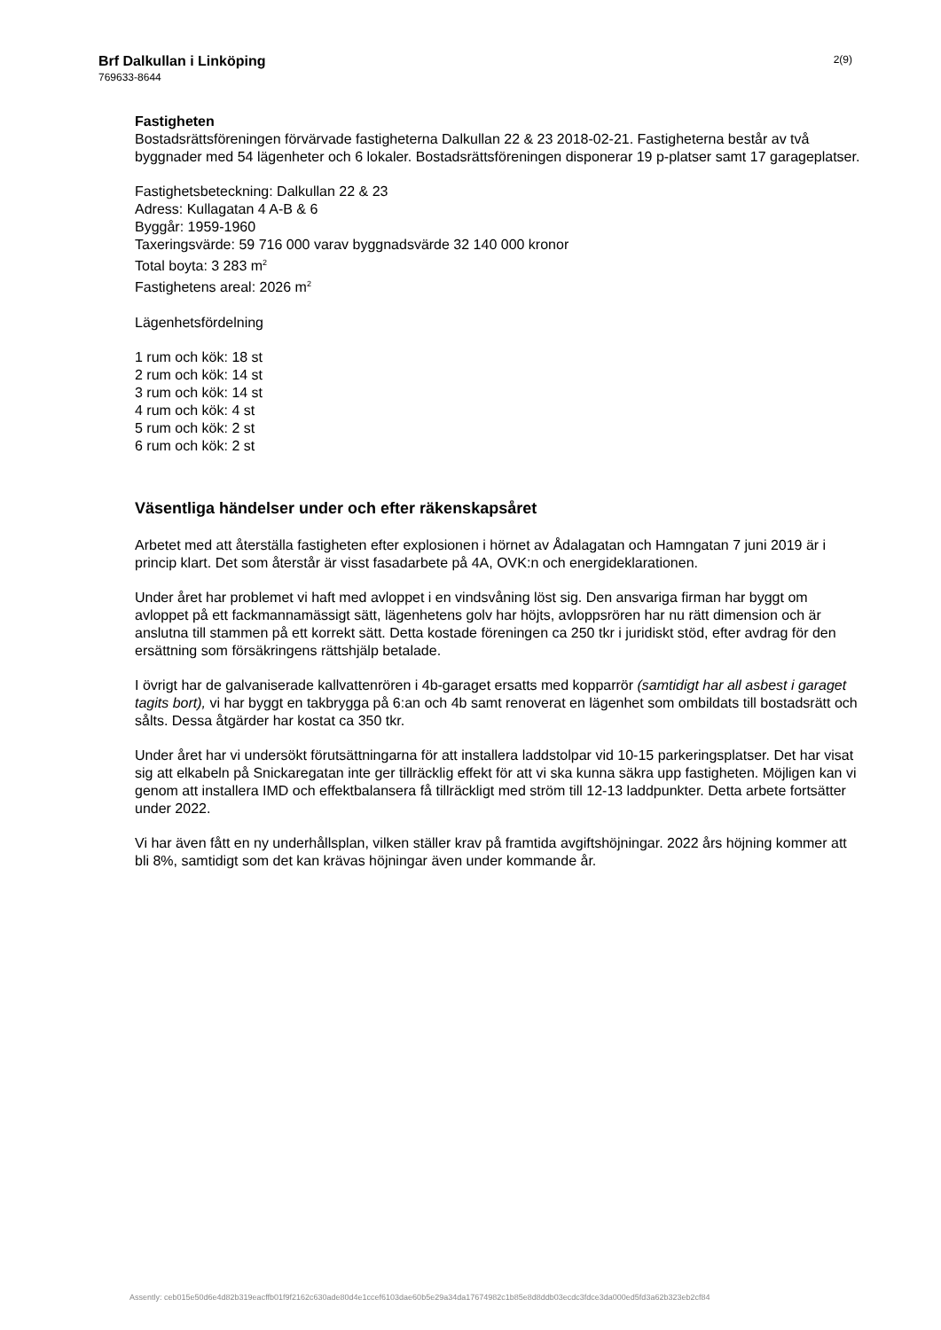Brf Dalkullan i Linköping
769633-8644
2(9)
Fastigheten
Bostadsrättsföreningen förvärvade fastigheterna Dalkullan 22 & 23 2018-02-21. Fastigheterna består av två byggnader med 54 lägenheter och 6 lokaler. Bostadsrättsföreningen disponerar 19 p-platser samt 17 garageplatser.
Fastighetsbeteckning: Dalkullan 22 & 23
Adress: Kullagatan 4 A-B & 6
Byggår: 1959-1960
Taxeringsvärde: 59 716 000 varav byggnadsvärde 32 140 000 kronor
Total boyta: 3 283 m<sup>2</sup>
Fastighetens areal: 2026 m<sup>2</sup>
Lägenhetsfördelning
1 rum och kök: 18 st
2 rum och kök: 14 st
3 rum och kök: 14 st
4 rum och kök: 4 st
5 rum och kök: 2 st
6 rum och kök: 2 st
Väsentliga händelser under och efter räkenskapsåret
Arbetet med att återställa fastigheten efter explosionen i hörnet av Ådalagatan och Hamngatan 7 juni 2019 är i princip klart. Det som återstår är visst fasadarbete på 4A, OVK:n och energideklarationen.
Under året har problemet vi haft med avloppet i en vindsvåning löst sig. Den ansvariga firman har byggt om avloppet på ett fackmannamässigt sätt, lägenhetens golv har höjts, avloppsrören har nu rätt dimension och är anslutna till stammen på ett korrekt sätt. Detta kostade föreningen ca 250 tkr i juridiskt stöd, efter avdrag för den ersättning som försäkringens rättshjälp betalade.
I övrigt har de galvaniserade kallvattenrören i 4b-garaget ersatts med kopparrör (samtidigt har all asbest i garaget tagits bort), vi har byggt en takbrygga på 6:an och 4b samt renoverat en lägenhet som ombildats till bostadsrätt och sålts. Dessa åtgärder har kostat ca 350 tkr.
Under året har vi undersökt förutsättningarna för att installera laddstolpar vid 10-15 parkeringsplatser. Det har visat sig att elkabeln på Snickaregatan inte ger tillräcklig effekt för att vi ska kunna säkra upp fastigheten. Möjligen kan vi genom att installera IMD och effektbalansera få tillräckligt med ström till 12-13 laddpunkter. Detta arbete fortsätter under 2022.
Vi har även fått en ny underhållsplan, vilken ställer krav på framtida avgiftshöjningar. 2022 års höjning kommer att bli 8%, samtidigt som det kan krävas höjningar även under kommande år.
Assently: ceb015e50d6e4d82b319eacffb01f9f2162c630ade80d4e1ccef6103dae60b5e29a34da17674982c1b85e8d8ddb03ecdc3fdce3da000ed5fd3a62b323eb2cf84